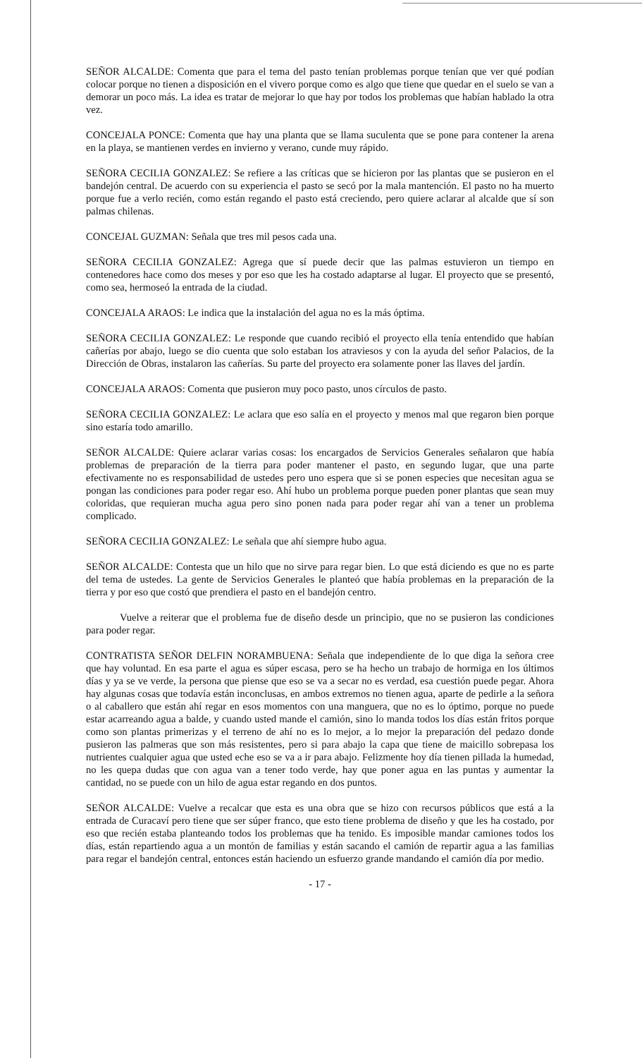SEÑOR ALCALDE: Comenta que para el tema del pasto tenían problemas porque tenían que ver qué podían colocar porque no tienen a disposición en el vivero porque como es algo que tiene que quedar en el suelo se van a demorar un poco más. La idea es tratar de mejorar lo que hay por todos los problemas que habían hablado la otra vez.
CONCEJALA PONCE: Comenta que hay una planta que se llama suculenta que se pone para contener la arena en la playa, se mantienen verdes en invierno y verano, cunde muy rápido.
SEÑORA CECILIA GONZALEZ: Se refiere a las críticas que se hicieron por las plantas que se pusieron en el bandejón central. De acuerdo con su experiencia el pasto se secó por la mala mantención. El pasto no ha muerto porque fue a verlo recién, como están regando el pasto está creciendo, pero quiere aclarar al alcalde que sí son palmas chilenas.
CONCEJAL GUZMAN: Señala que tres mil pesos cada una.
SEÑORA CECILIA GONZALEZ: Agrega que sí puede decir que las palmas estuvieron un tiempo en contenedores hace como dos meses y por eso que les ha costado adaptarse al lugar. El proyecto que se presentó, como sea, hermoseó la entrada de la ciudad.
CONCEJALA ARAOS: Le indica que la instalación del agua no es la más óptima.
SEÑORA CECILIA GONZALEZ: Le responde que cuando recibió el proyecto ella tenía entendido que habían cañerías por abajo, luego se dio cuenta que solo estaban los atraviesos y con la ayuda del señor Palacios, de la Dirección de Obras, instalaron las cañerías. Su parte del proyecto era solamente poner las llaves del jardín.
CONCEJALA ARAOS: Comenta que pusieron muy poco pasto, unos círculos de pasto.
SEÑORA CECILIA GONZALEZ: Le aclara que eso salía en el proyecto y menos mal que regaron bien porque sino estaría todo amarillo.
SEÑOR ALCALDE: Quiere aclarar varias cosas: los encargados de Servicios Generales señalaron que había problemas de preparación de la tierra para poder mantener el pasto, en segundo lugar, que una parte efectivamente no es responsabilidad de ustedes pero uno espera que si se ponen especies que necesitan agua se pongan las condiciones para poder regar eso. Ahí hubo un problema porque pueden poner plantas que sean muy coloridas, que requieran mucha agua pero sino ponen nada para poder regar ahí van a tener un problema complicado.
SEÑORA CECILIA GONZALEZ: Le señala que ahí siempre hubo agua.
SEÑOR ALCALDE: Contesta que un hilo que no sirve para regar bien. Lo que está diciendo es que no es parte del tema de ustedes. La gente de Servicios Generales le planteó que había problemas en la preparación de la tierra y por eso que costó que prendiera el pasto en el bandejón centro.
Vuelve a reiterar que el problema fue de diseño desde un principio, que no se pusieron las condiciones para poder regar.
CONTRATISTA SEÑOR DELFIN NORAMBUENA: Señala que independiente de lo que diga la señora cree que hay voluntad. En esa parte el agua es súper escasa, pero se ha hecho un trabajo de hormiga en los últimos días y ya se ve verde, la persona que piense que eso se va a secar no es verdad, esa cuestión puede pegar. Ahora hay algunas cosas que todavía están inconclusas, en ambos extremos no tienen agua, aparte de pedirle a la señora o al caballero que están ahí regar en esos momentos con una manguera, que no es lo óptimo, porque no puede estar acarreando agua a balde, y cuando usted mande el camión, sino lo manda todos los días están fritos porque como son plantas primerizas y el terreno de ahí no es lo mejor, a lo mejor la preparación del pedazo donde pusieron las palmeras que son más resistentes, pero si para abajo la capa que tiene de maicillo sobrepasa los nutrientes cualquier agua que usted eche eso se va a ir para abajo. Felizmente hoy día tienen pillada la humedad, no les quepa dudas que con agua van a tener todo verde, hay que poner agua en las puntas y aumentar la cantidad, no se puede con un hilo de agua estar regando en dos puntos.
SEÑOR ALCALDE: Vuelve a recalcar que esta es una obra que se hizo con recursos públicos que está a la entrada de Curacaví pero tiene que ser súper franco, que esto tiene problema de diseño y que les ha costado, por eso que recién estaba planteando todos los problemas que ha tenido. Es imposible mandar camiones todos los días, están repartiendo agua a un montón de familias y están sacando el camión de repartir agua a las familias para regar el bandejón central, entonces están haciendo un esfuerzo grande mandando el camión día por medio.
- 17 -